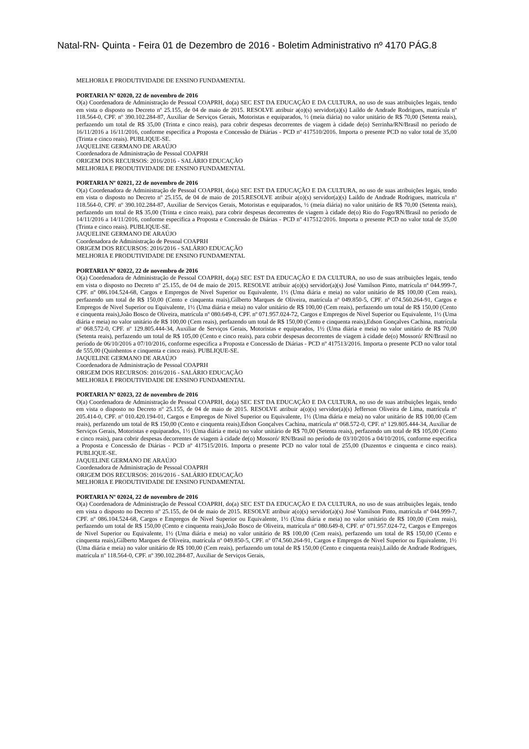Natal-RN- Quinta - Feira 01 de Dezembro de 2016 - Boletim Administrativo nº 4170 PÁG.8
MELHORIA E PRODUTIVIDADE DE ENSINO FUNDAMENTAL
PORTARIA Nº 02020, 22 de novembro de 2016
O(a) Coordenadora de Administração de Pessoal COAPRH, do(a) SEC EST DA EDUCAÇÃO E DA CULTURA, no uso de suas atribuições legais, tendo em vista o disposto no Decreto nº 25.155, de 04 de maio de 2015. RESOLVE atribuir a(o)(s) servidor(a)(s) Laildo de Andrade Rodrigues, matrícula nº 118.564-0, CPF. nº 390.102.284-87, Auxiliar de Serviços Gerais, Motoristas e equiparados, ½ (meia diária) no valor unitário de R$ 70,00 (Setenta reais), perfazendo um total de R$ 35,00 (Trinta e cinco reais), para cobrir despesas decorrentes de viagem à cidade de(o) Serrinha/RN/Brasil no período de 16/11/2016 a 16/11/2016, conforme especifica a Proposta e Concessão de Diárias - PCD nº 417510/2016. Importa o presente PCD no valor total de 35,00 (Trinta e cinco reais). PUBLIQUE-SE.
JAQUELINE GERMANO DE ARAÚJO
Coordenadora de Administração de Pessoal COAPRH
ORIGEM DOS RECURSOS: 2016/2016 - SALÁRIO EDUCAÇÃO
MELHORIA E PRODUTIVIDADE DE ENSINO FUNDAMENTAL
PORTARIA Nº 02021, 22 de novembro de 2016
O(a) Coordenadora de Administração de Pessoal COAPRH, do(a) SEC EST DA EDUCAÇÃO E DA CULTURA, no uso de suas atribuições legais, tendo em vista o disposto no Decreto nº 25.155, de 04 de maio de 2015.RESOLVE atribuir a(o)(s) servidor(a)(s) Laildo de Andrade Rodrigues, matrícula nº 118.564-0, CPF. nº 390.102.284-87, Auxiliar de Serviços Gerais, Motoristas e equiparados, ½ (meia diária) no valor unitário de R$ 70,00 (Setenta reais), perfazendo um total de R$ 35,00 (Trinta e cinco reais), para cobrir despesas decorrentes de viagem à cidade de(o) Rio do Fogo/RN/Brasil no período de 14/11/2016 a 14/11/2016, conforme especifica a Proposta e Concessão de Diárias - PCD nº 417512/2016. Importa o presente PCD no valor total de 35,00 (Trinta e cinco reais). PUBLIQUE-SE.
JAQUELINE GERMANO DE ARAÚJO
Coordenadora de Administração de Pessoal COAPRH
ORIGEM DOS RECURSOS: 2016/2016 - SALÁRIO EDUCAÇÃO
MELHORIA E PRODUTIVIDADE DE ENSINO FUNDAMENTAL
PORTARIA Nº 02022, 22 de novembro de 2016
O(a) Coordenadora de Administração de Pessoal COAPRH, do(a) SEC EST DA EDUCAÇÃO E DA CULTURA, no uso de suas atribuições legais, tendo em vista o disposto no Decreto nº 25.155, de 04 de maio de 2015. RESOLVE atribuir a(o)(s) servidor(a)(s) José Vamilson Pinto, matrícula nº 044.999-7, CPF. nº 086.104.524-68, Cargos e Empregos de Nivel Superior ou Equivalente, 1½ (Uma diária e meia) no valor unitário de R$ 100,00 (Cem reais), perfazendo um total de R$ 150,00 (Cento e cinquenta reais),Gilberto Marques de Oliveira, matrícula nº 049.850-5, CPF. nº 074.560.264-91, Cargos e Empregos de Nivel Superior ou Equivalente, 1½ (Uma diária e meia) no valor unitário de R$ 100,00 (Cem reais), perfazendo um total de R$ 150,00 (Cento e cinquenta reais),João Bosco de Oliveira, matrícula nº 080.649-8, CPF. nº 071.957.024-72, Cargos e Empregos de Nivel Superior ou Equivalente, 1½ (Uma diária e meia) no valor unitário de R$ 100,00 (Cem reais), perfazendo um total de R$ 150,00 (Cento e cinquenta reais),Edson Gonçalves Cachina, matrícula nº 068.572-0, CPF. nº 129.805.444-34, Auxiliar de Serviços Gerais, Motoristas e equiparados, 1½ (Uma diária e meia) no valor unitário de R$ 70,00 (Setenta reais), perfazendo um total de R$ 105,00 (Cento e cinco reais), para cobrir despesas decorrentes de viagem à cidade de(o) Mossoró/ RN/Brasil no período de 06/10/2016 a 07/10/2016, conforme especifica a Proposta e Concessão de Diárias - PCD nº 417513/2016. Importa o presente PCD no valor total de 555,00 (Quinhentos e cinquenta e cinco reais). PUBLIQUE-SE.
JAQUELINE GERMANO DE ARAÚJO
Coordenadora de Administração de Pessoal COAPRH
ORIGEM DOS RECURSOS: 2016/2016 - SALÁRIO EDUCAÇÃO
MELHORIA E PRODUTIVIDADE DE ENSINO FUNDAMENTAL
PORTARIA Nº 02023, 22 de novembro de 2016
O(a) Coordenadora de Administração de Pessoal COAPRH, do(a) SEC EST DA EDUCAÇÃO E DA CULTURA, no uso de suas atribuições legais, tendo em vista o disposto no Decreto nº 25.155, de 04 de maio de 2015. RESOLVE atribuir a(o)(s) servidor(a)(s) Jefferson Oliveira de Lima, matrícula nº 205.414-0, CPF. nº 010.420.194-01, Cargos e Empregos de Nivel Superior ou Equivalente, 1½ (Uma diária e meia) no valor unitário de R$ 100,00 (Cem reais), perfazendo um total de R$ 150,00 (Cento e cinquenta reais),Edson Gonçalves Cachina, matrícula nº 068.572-0, CPF. nº 129.805.444-34, Auxiliar de Serviços Gerais, Motoristas e equiparados, 1½ (Uma diária e meia) no valor unitário de R$ 70,00 (Setenta reais), perfazendo um total de R$ 105,00 (Cento e cinco reais), para cobrir despesas decorrentes de viagem à cidade de(o) Mossoró/ RN/Brasil no período de 03/10/2016 a 04/10/2016, conforme especifica a Proposta e Concessão de Diárias - PCD nº 417515/2016. Importa o presente PCD no valor total de 255,00 (Duzentos e cinquenta e cinco reais). PUBLIQUE-SE.
JAQUELINE GERMANO DE ARAÚJO
Coordenadora de Administração de Pessoal COAPRH
ORIGEM DOS RECURSOS: 2016/2016 - SALÁRIO EDUCAÇÃO
MELHORIA E PRODUTIVIDADE DE ENSINO FUNDAMENTAL
PORTARIA Nº 02024, 22 de novembro de 2016
O(a) Coordenadora de Administração de Pessoal COAPRH, do(a) SEC EST DA EDUCAÇÃO E DA CULTURA, no uso de suas atribuições legais, tendo em vista o disposto no Decreto nº 25.155, de 04 de maio de 2015. RESOLVE atribuir a(o)(s) servidor(a)(s) José Vamilson Pinto, matrícula nº 044.999-7, CPF. nº 086.104.524-68, Cargos e Empregos de Nivel Superior ou Equivalente, 1½ (Uma diária e meia) no valor unitário de R$ 100,00 (Cem reais), perfazendo um total de R$ 150,00 (Cento e cinquenta reais),João Bosco de Oliveira, matrícula nº 080.649-8, CPF. nº 071.957.024-72, Cargos e Empregos de Nivel Superior ou Equivalente, 1½ (Uma diária e meia) no valor unitário de R$ 100,00 (Cem reais), perfazendo um total de R$ 150,00 (Cento e cinquenta reais),Gilberto Marques de Oliveira, matrícula nº 049.850-5, CPF. nº 074.560.264-91, Cargos e Empregos de Nivel Superior ou Equivalente, 1½ (Uma diária e meia) no valor unitário de R$ 100,00 (Cem reais), perfazendo um total de R$ 150,00 (Cento e cinquenta reais),Laildo de Andrade Rodrigues, matrícula nº 118.564-0, CPF. nº 390.102.284-87, Auxiliar de Serviços Gerais,